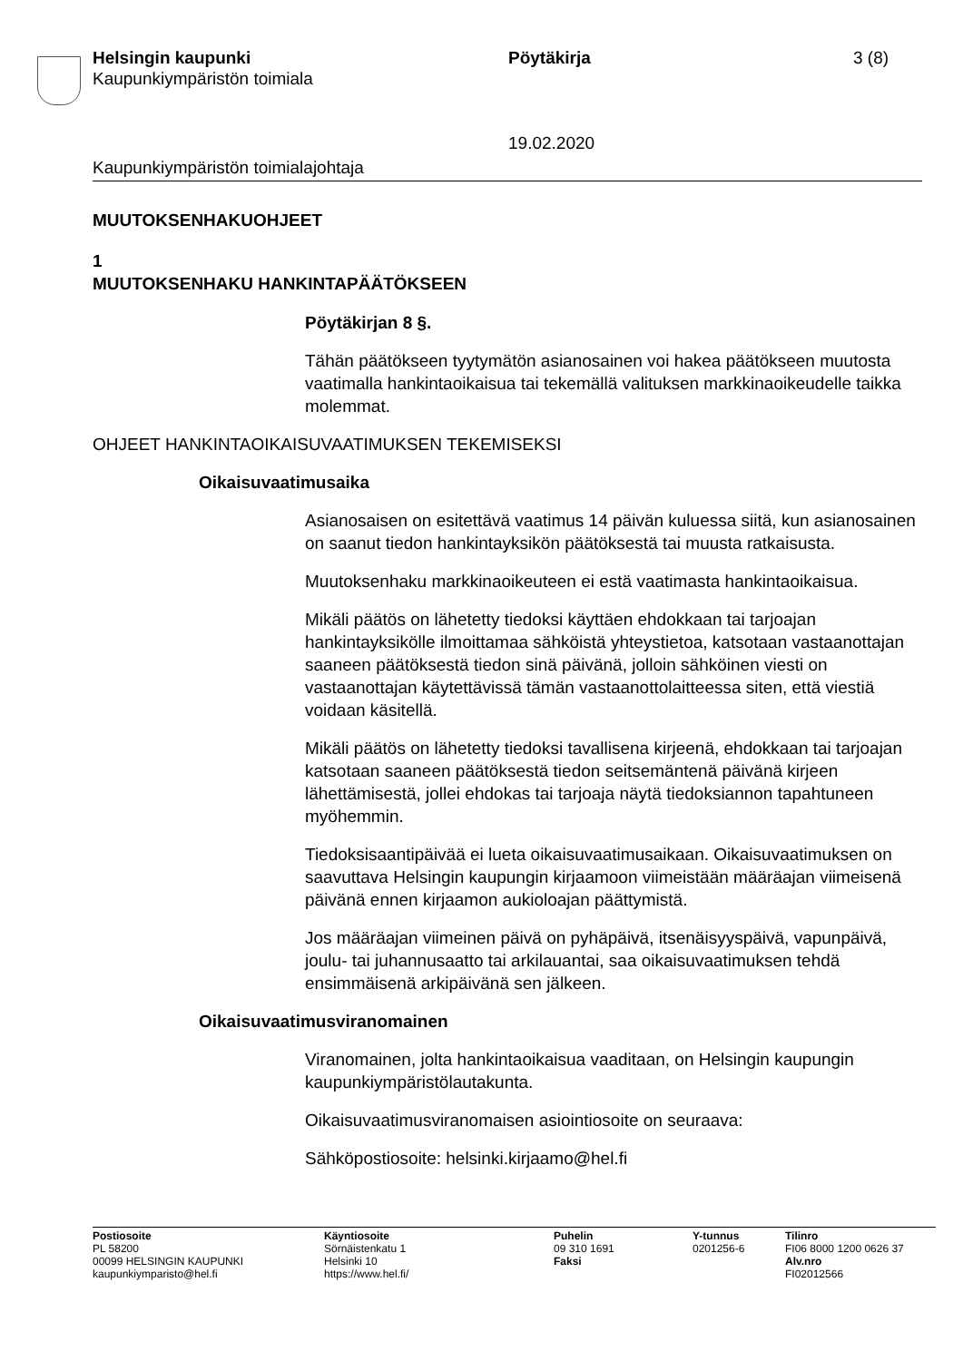Helsingin kaupunki
Kaupunkiympäristön toimiala
Pöytäkirja 3 (8)
19.02.2020
Kaupunkiympäristön toimialajohtaja
MUUTOKSENHAKUOHJEET
1
MUUTOKSENHAKU HANKINTAPÄÄTÖKSEEN
Pöytäkirjan 8 §.
Tähän päätökseen tyytymätön asianosainen voi hakea päätökseen muutosta vaatimalla hankintaoikaisua tai tekemällä valituksen markki­naoikeudelle taikka molemmat.
OHJEET HANKINTAOIKAISUVAATIMUKSEN TEKEMISEKSI
Oikaisuvaatimusaika
Asianosaisen on esitettävä vaatimus 14 päivän kuluessa siitä, kun asianosainen on saanut tiedon hankintayksikön päätöksestä tai muusta ratkaisusta.
Muutoksenhaku markkinaoikeuteen ei estä vaatimasta hankintaoikai­sua.
Mikäli päätös on lähetetty tiedoksi käyttäen ehdokkaan tai tarjoajan hankintayksikölle ilmoittamaa sähköistä yhteystietoa, katsotaan vas­taanottajan saaneen päätöksestä tiedon sinä päivänä, jolloin sähköinen viesti on vastaanottajan käytettävissä tämän vastaanottolaitteessa si­ten, että viestiä voidaan käsitellä.
Mikäli päätös on lähetetty tiedoksi tavallisena kirjeenä, ehdokkaan tai tarjoajan katsotaan saaneen päätöksestä tiedon seitsemäntenä päivä­nä kirjeen lähettämisestä, jollei ehdokas tai tarjoaja näytä tiedoksian­non tapahtuneen myöhemmin.
Tiedoksisaantipäivää ei lueta oikaisuvaatimusaikaan. Oikaisuvaatimuk­sen on saavuttava Helsingin kaupungin kirjaamoon viimeistään määrä­ajan viimeisenä päivänä ennen kirjaamon aukioloajan päättymistä.
Jos määräajan viimeinen päivä on pyhäpäivä, itsenäisyyspäivä, vapun­päivä, joulu- tai juhannusaatto tai arkilauantai, saa oikaisuvaatimuksen tehdä ensimmäisenä arkipäivänä sen jälkeen.
Oikaisuvaatimusviranomainen
Viranomainen, jolta hankintaoikaisua vaaditaan, on Helsingin kaupungin kaupunkiympäristölautakunta.
Oikaisuvaatimusviranomaisen asiointiosoite on seuraava:
Sähköpostiosoite: helsinki.kirjaamo@hel.fi
Postiosoite
PL 58200
00099 HELSINGIN KAUPUNKI
kaupunkiymparisto@hel.fi
Käyntiosoite
Sörnäistenkatu 1
Helsinki 10
https://www.hel.fi/
Puhelin
09 310 1691
Faksi
Y-tunnus
0201256-6
Tilinro
FI06 8000 1200 0626 37
Alv.nro
FI02012566